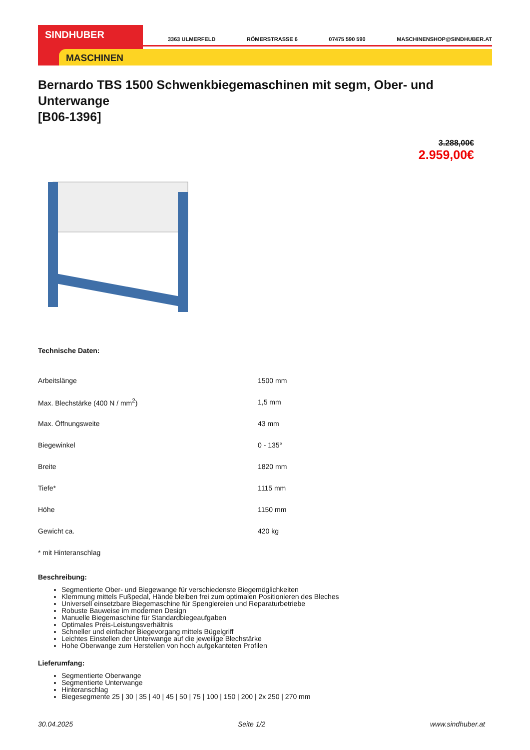SINDHUBER
MASCHINEN
3363 ULMERFELD RÖMERSTRASSE 6 07475 590 590 MASCHINENSHOP@SINDHUBER.AT
Bernardo TBS 1500 Schwenkbiegemaschinen mit segm, Ober- und Unterwange
[B06-1396]
3.288,00€
2.959,00€
Technische Daten:
| Arbeitslänge | 1500 mm |
| Max. Blechstärke (400 N / mm<sup>2</sup>) | 1,5 mm |
| Max. Öffnungsweite | 43 mm |
| Biegewinkel | 0 - 135° |
| Breite | 1820 mm |
| Tiefe* | 1115 mm |
| Höhe | 1150 mm |
| Gewicht ca. | 420 kg |
| * mit Hinteranschlag | |
Beschreibung:
Segmentierte Ober- und Biegewange für verschiedenste Biegemöglichkeiten
Klemmung mittels Fußpedal, Hände bleiben frei zum optimalen Positionieren des Bleches
Universell einsetzbare Biegemaschine für Spenglereien und Reparaturbetriebe
Robuste Bauweise im modernen Design
Manuelle Biegemaschine für Standardbiegeaufgaben
Optimales Preis-Leistungsverhältnis
Schneller und einfacher Biegevorgang mittels Bügelgriff
Leichtes Einstellen der Unterwange auf die jeweilige Blechstärke
Hohe Oberwange zum Herstellen von hoch aufgekanteten Profilen
Lieferumfang:
Segmentierte Oberwange
Segmentierte Unterwange
Hinteranschlag
Biegesegmente 25 | 30 | 35 | 40 | 45 | 50 | 75 | 100 | 150 | 200 | 2x 250 | 270 mm
30.04.2025 Seite 1/2 www.sindhuber.at